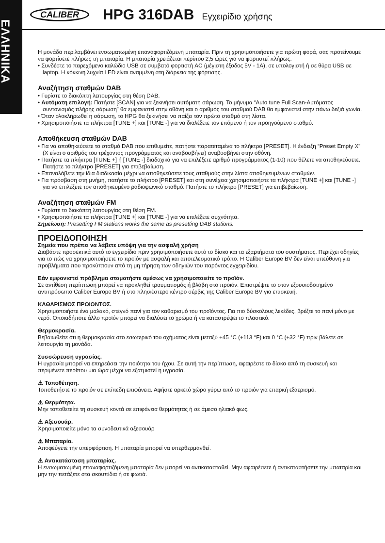ΕΛΛΗΝΙΚΑ
CALIBER HPG 316DAB Εγχειρίδιο χρήσης
Η μονάδα περιλαμβάνει ενσωματωμένη επαναφορτιζόμενη μπαταρία. Πριν τη χρησιμοποιήσετε για πρώτη φορά, σας προτείνουμε να φορτίσετε πλήρως τη μπαταρία. Η μπαταρία χρειάζεται περίπου 2,5 ώρες για να φορτιστεί πλήρως.
• Συνδέστε το παρεχόμενο καλώδιο USB σε συμβατό φορτιστή AC (μέγιστη έξοδος 5V - 1A), σε υπολογιστή ή σε θύρα USB σε laptop. Η κόκκινη λυχνία LED είναι αναμμένη στη διάρκεια της φόρτισης.
Αναζήτηση σταθμών DAB
• Γυρίστε το διακόπτη λειτουργίας στη θέση DAB.
• Αυτόματη επιλογή: Πατήστε [SCAN] για να ξεκινήσει αυτόματη σάρωση. Το μήνυμα “Auto tune Full Scan-Αυτόματος συντονισμός πλήρης σάρωση” θα εμφανιστεί στην οθόνη και ο αριθμός του σταθμού DAB θα εμφανιστεί στην πάνω δεξιά γωνία.
• Όταν ολοκληρωθεί η σάρωση, το HPG θα ξεκινήσει να παίζει τον πρώτο σταθμό στη λίστα.
• Χρησιμοποιήστε τα πλήκτρα [TUNE +] και [TUNE -] για να διαλέξετε τον επόμενο ή τον προηγούμενο σταθμό.
Αποθήκευση σταθμών DAB
• Για να αποθηκεύσετε το σταθμό DAB που επιθυμείτε, πατήστε παρατεταμένα το πλήκτρο [PRESET]. Η ένδειξη “Preset Empty X” (X είναι ο αριθμός του τρέχοντος προγράμματος και αναβοσβήνει) αναβοσβήνει στην οθόνη.
• Πατήστε τα πλήκτρα [TUNE +] ή [TUNE -] διαδοχικά για να επιλέξετε αριθμό προγράμματος (1-10) που θέλετε να αποθηκεύσετε. Πατήστε το πλήκτρο [PRESET] για επιβεβαίωση.
• Επαναλάβετε την ίδια διαδικασία μέχρι να αποθηκεύσετε τους σταθμούς στην λίστα αποθηκευμένων σταθμών.
• Για πρόσβαση στη μνήμη, πατήστε το πλήκτρο [PRESET] και στη συνέχεια χρησιμοποιήστε τα πλήκτρα [TUNE +] και [TUNE -] για να επιλέξετε τον αποθηκευμένο ραδιοφωνικό σταθμό. Πατήστε το πλήκτρο [PRESET] για επιβεβαίωση.
Αναζήτηση σταθμών FM
• Γυρίστε το διακόπτη λειτουργίας στη θέση FM.
• Χρησιμοποιήστε τα πλήκτρα [TUNE +] και [TUNE -] για να επιλέξετε συχνότητα.
Σημείωση: Presetting FM stations works the same as presetting DAB stations.
ΠΡΟΕΙΔΟΠΟΙΗΣΗ
Σημεία που πρέπει να λάβετε υπόψη για την ασφαλή χρήση
Διαβάστε προσεκτικά αυτό το εγχειρίδιο πριν χρησιμοποιήσετε αυτό το δίσκο και τα εξαρτήματα του συστήματος. Περιέχει οδηγίες για το πώς να χρησιμοποιήσετε το προϊόν με ασφαλή και αποτελεσματικό τρόπο. Η Caliber Europe BV δεν είναι υπεύθυνη για προβλήματα που προκύπτουν από τη μη τήρηση των οδηγιών του παρόντος εγχειριδίου.
Εάν εμφανιστεί πρόβλημα σταματήστε αμέσως να χρησιμοποιείτε το προϊόν.
Σε αντίθεση περίπτωση μπορεί να προκληθεί τραυματισμός ή βλάβη στο προϊόν. Επιστρέψτε το στον εξουσιοδοτημένο αντιπρόσωπο Caliber Europe BV ή στο πλησιέστερο κέντρο σέρβις της Caliber Europe BV για επισκευή.
ΚΑΘΑΡΙΣΜΟΣ ΠΡΟΙΟΝΤΟΣ.
Χρησιμοποιήστε ένα μαλακό, στεγνό πανί για τον καθαρισμό του προϊόντος. Για πιο δύσκολους λεκέδες, βρέξτε το πανί μόνο με νερό. Οποιαδήποτε άλλο προϊόν μπορεί να διαλύσει το χρώμα ή να καταστρέψει το πλαστικό.
Θερμοκρασία.
Βεβαιωθείτε ότι η θερμοκρασία στο εσωτερικό του οχήματος είναι μεταξύ +45 °C (+113 °F) και 0 °C (+32 °F) πριν βάλετε σε λειτουργία τη μονάδα.
Συσσώρευση υγρασίας.
Η υγρασία μπορεί να επηρεάσει την ποιότητα του ήχου. Σε αυτή την περίπτωση, αφαιρέστε το δίσκο από τη συσκευή και περιμένετε περίπου μια ώρα μέχρι να εξατμιστεί η υγρασία.
⚠ Τοποθέτηση.
Τοποθετήστε το προϊόν σε επίπεδη επιφάνεια. Αφήστε αρκετό χώρο γύρω από το προϊόν για επαρκή εξαερισμό.
⚠ Θερμότητα.
Μην τοποθετείτε τη συσκευή κοντά σε επιφάνεια θερμότητας ή σε άμεσο ηλιακό φως.
⚠ Αξεσουάρ.
Χρησιμοποιείτε μόνο τα συνοδευτικά αξεσουάρ
⚠ Μπαταρία.
Αποφεύγετε την υπερφόρτιση. Η μπαταρία μπορεί να υπερθερμανθεί.
⚠ Αντικατάσταση μπαταρίας.
Η ενσωματωμένη επαναφορτιζόμενη μπαταρία δεν μπορεί να αντικατασταθεί. Μην αφαιρέσετε ή αντικαταστήσετε την μπαταρία και μην την πετάξετε στα σκουπίδια ή σε φωτιά.